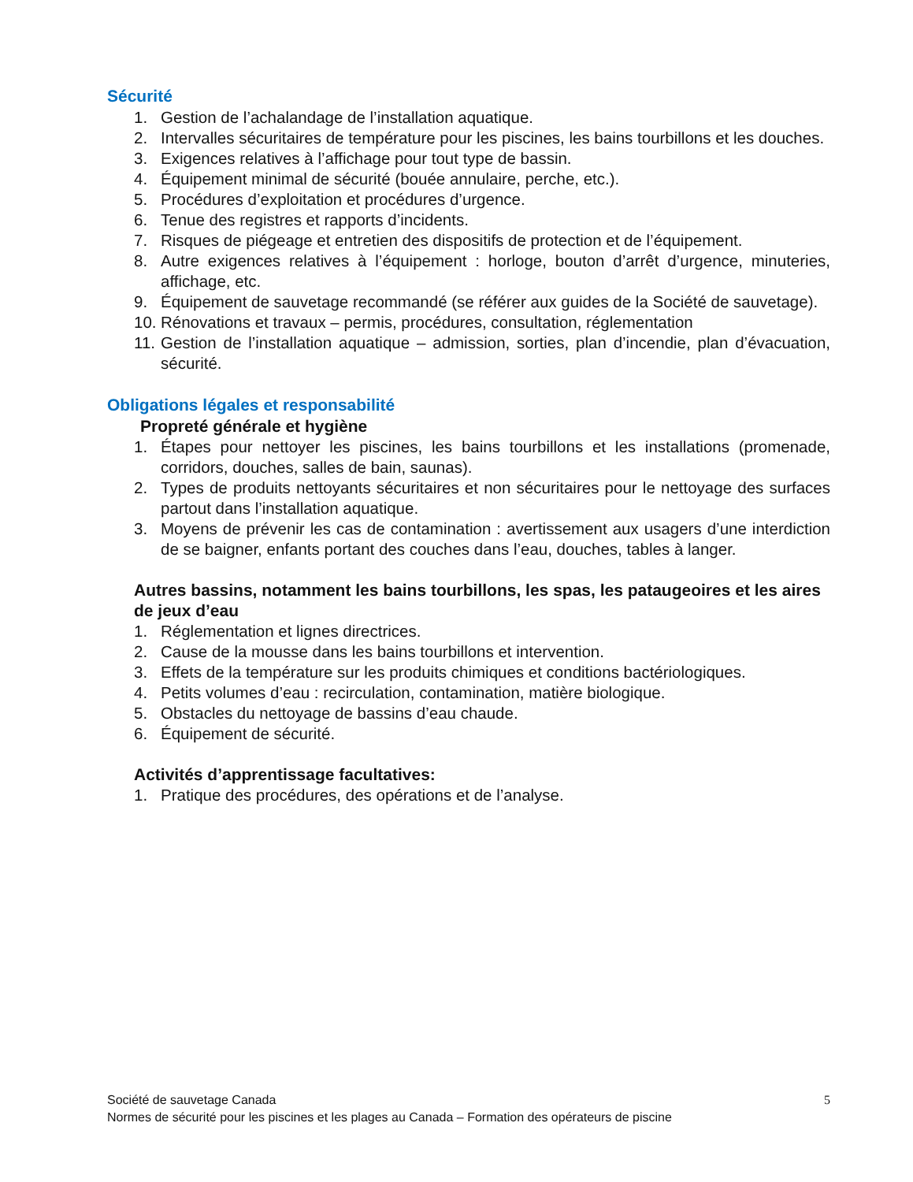Sécurité
1. Gestion de l’achalandage de l’installation aquatique.
2. Intervalles sécuritaires de température pour les piscines, les bains tourbillons et les douches.
3. Exigences relatives à l’affichage pour tout type de bassin.
4. Équipement minimal de sécurité (bouée annulaire, perche, etc.).
5. Procédures d’exploitation et procédures d’urgence.
6. Tenue des registres et rapports d’incidents.
7. Risques de piégeage et entretien des dispositifs de protection et de l’équipement.
8. Autre exigences relatives à l’équipement : horloge, bouton d’arrêt d’urgence, minuteries, affichage, etc.
9. Équipement de sauvetage recommandé (se référer aux guides de la Société de sauvetage).
10. Rénovations et travaux – permis, procédures, consultation, réglementation
11. Gestion de l’installation aquatique – admission, sorties, plan d’incendie, plan d’évacuation, sécurité.
Obligations légales et responsabilité
Propreté générale et hygiène
1. Étapes pour nettoyer les piscines, les bains tourbillons et les installations (promenade, corridors, douches, salles de bain, saunas).
2. Types de produits nettoyants sécuritaires et non sécuritaires pour le nettoyage des surfaces partout dans l’installation aquatique.
3. Moyens de prévenir les cas de contamination : avertissement aux usagers d’une interdiction de se baigner, enfants portant des couches dans l’eau, douches, tables à langer.
Autres bassins, notamment les bains tourbillons, les spas, les pataugeoires et les aires de jeux d’eau
1. Réglementation et lignes directrices.
2. Cause de la mousse dans les bains tourbillons et intervention.
3. Effets de la température sur les produits chimiques et conditions bactériologiques.
4. Petits volumes d’eau : recirculation, contamination, matière biologique.
5. Obstacles du nettoyage de bassins d’eau chaude.
6. Équipement de sécurité.
Activités d’apprentissage facultatives:
1. Pratique des procédures, des opérations et de l’analyse.
Société de sauvetage Canada 5
Normes de sécurité pour les piscines et les plages au Canada – Formation des opérateurs de piscine